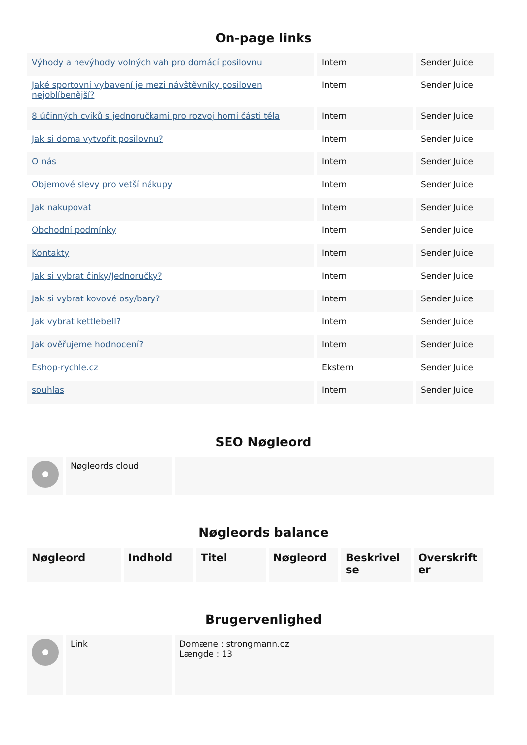On-page links
| Výhody a nevýhody volných vah pro domácí posilovnu | Intern | Sender Juice |
| Jaké sportovní vybavení je mezi návštěvníky posiloven nejoblíbenější? | Intern | Sender Juice |
| 8 účinných cviků s jednoručkami pro rozvoj horní části těla | Intern | Sender Juice |
| Jak si doma vytvořit posilovnu? | Intern | Sender Juice |
| O nás | Intern | Sender Juice |
| Objemové slevy pro vetší nákupy | Intern | Sender Juice |
| Jak nakupovat | Intern | Sender Juice |
| Obchodní podmínky | Intern | Sender Juice |
| Kontakty | Intern | Sender Juice |
| Jak si vybrat činky/Jednoručky? | Intern | Sender Juice |
| Jak si vybrat kovové osy/bary? | Intern | Sender Juice |
| Jak vybrat kettlebell? | Intern | Sender Juice |
| Jak ověřujeme hodnocení? | Intern | Sender Juice |
| Eshop-rychle.cz | Ekstern | Sender Juice |
| souhlas | Intern | Sender Juice |
SEO Nøgleord
| | Nøgleords cloud | |
Nøgleords balance
| Nøgleord | Indhold | Titel | Nøgleord | Beskrivel se | Overskrift er |
| --- | --- | --- | --- | --- | --- |
Brugervenlighed
| | Link | Domæne : strongmann.cz Længde : 13 |